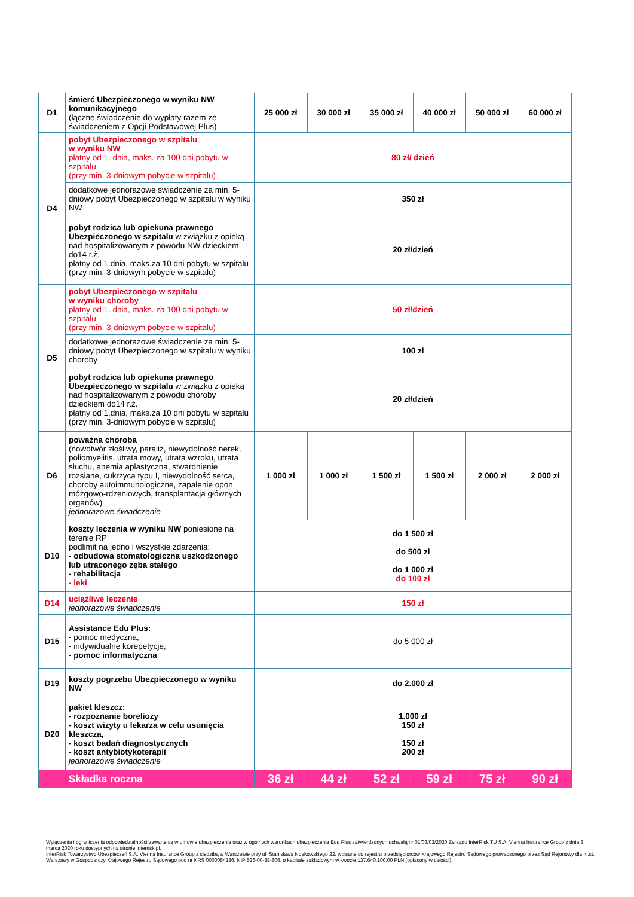| D1 | śmierć Ubezpieczonego w wyniku NW komunikacyjnego (łączne świadczenie do wypłaty razem ze świadczeniem z Opcji Podstawowej Plus) | 25 000 zł | 30 000 zł | 35 000 zł | 40 000 zł | 50 000 zł | 60 000 zł |
| D4 | pobyt Ubezpieczonego w szpitalu w wyniku NW płatny od 1. dnia, maks. za 100 dni pobytu w szpitalu (przy min. 3-dniowym pobycie w szpitalu) | 80 zł/ dzień | | | | | |
| | dodatkowe jednorazowe świadczenie za min. 5-dniowy pobyt Ubezpieczonego w szpitalu w wyniku NW | 350 zł | | | | | |
| | pobyt rodzica lub opiekuna prawnego Ubezpieczonego w szpitalu w związku z opieką nad hospitalizowanym z powodu NW dzieckiem do14 r.ż. płatny od 1.dnia, maks.za 10 dni pobytu w szpitalu (przy min. 3-dniowym pobycie w szpitalu) | 20 zł/dzień | | | | | |
| D5 | pobyt Ubezpieczonego w szpitalu w wyniku choroby płatny od 1. dnia, maks. za 100 dni pobytu w szpitalu (przy min. 3-dniowym pobycie w szpitalu) | 50 zł/dzień | | | | | |
| | dodatkowe jednorazowe świadczenie za min. 5-dniowy pobyt Ubezpieczonego w szpitalu w wyniku choroby | 100 zł | | | | | |
| | pobyt rodzica lub opiekuna prawnego Ubezpieczonego w szpitalu w związku z opieką nad hospitalizowanym z powodu choroby dzieckiem do14 r.ż. płatny od 1.dnia, maks.za 10 dni pobytu w szpitalu (przy min. 3-dniowym pobycie w szpitalu) | 20 zł/dzień | | | | | |
| D6 | poważna choroba (nowotwór złośliwy, paraliż, niewydolność nerek, poliomyelitis, utrata mowy, utrata wzroku, utrata słuchu, anemia aplastyczna, stwardnienie rozsiane, cukrzyca typu I, niewydolność serca, choroby autoimmunologiczne, zapalenie opon mózgowo-rdzeniowych, transplantacja głównych organów) jednorazowe świadczenie | 1 000 zł | 1 000 zł | 1 500 zł | 1 500 zł | 2 000 zł | 2 000 zł |
| D10 | koszty leczenia w wyniku NW poniesione na terenie RP podlimit na jedno i wszystkie zdarzenia: - odbudowa stomatologiczna uszkodzonego lub utraconego zęba stałego - rehabilitacja - leki | do 1 500 zł do 500 zł do 1 000 zł do 100 zł | | | | | |
| D14 | uciążliwe leczenie jednorazowe świadczenie | 150 zł | | | | | |
| D15 | Assistance Edu Plus: - pomoc medyczna, - indywidualne korepetycje, - pomoc informatyczna | do 5 000 zł | | | | | |
| D19 | koszty pogrzebu Ubezpieczonego w wyniku NW | do 2.000 zł | | | | | |
| D20 | pakiet kleszcz: - rozpoznanie boreliozy - koszt wizyty u lekarza w celu usunięcia kleszcza, - koszt badań diagnostycznych - koszt antybiotykoterapii jednorazowe świadczenie | 1.000 zł 150 zł 150 zł 200 zł | | | | | |
| | Składka roczna | 36 zł | 44 zł | 52 zł | 59 zł | 75 zł | 90 zł |
Wyłączenia i ograniczenia odpowiedzialności zawarte są w umowie ubezpieczenia oraz w ogólnych warunkach ubezpieczenia Edu Plus zatwierdzonych uchwałą nr 01/03/03/2020 Zarządu InterRisk TU S.A. Vienna Insurance Group z dnia 3 marca 2020 roku dostępnych na stronie interrisk.pl.
InterRisk Towarzystwo Ubezpieczeń S.A. Vienna Insurance Group z siedzibą w Warszawie przy ul. Stanisława Noakowskiego 22, wpisane do rejestru przedsiębiorców Krajowego Rejestru Sądowego prowadzonego przez Sąd Rejonowy dla m.st. Warszawy w Gospodarczy Krajowego Rejestru Sądowego pod nr KRS 0000054136, NIP 526-00-38-806, o kapitale zakładowym w kwocie 137.640.100,00 PLN (opłacony w całości).